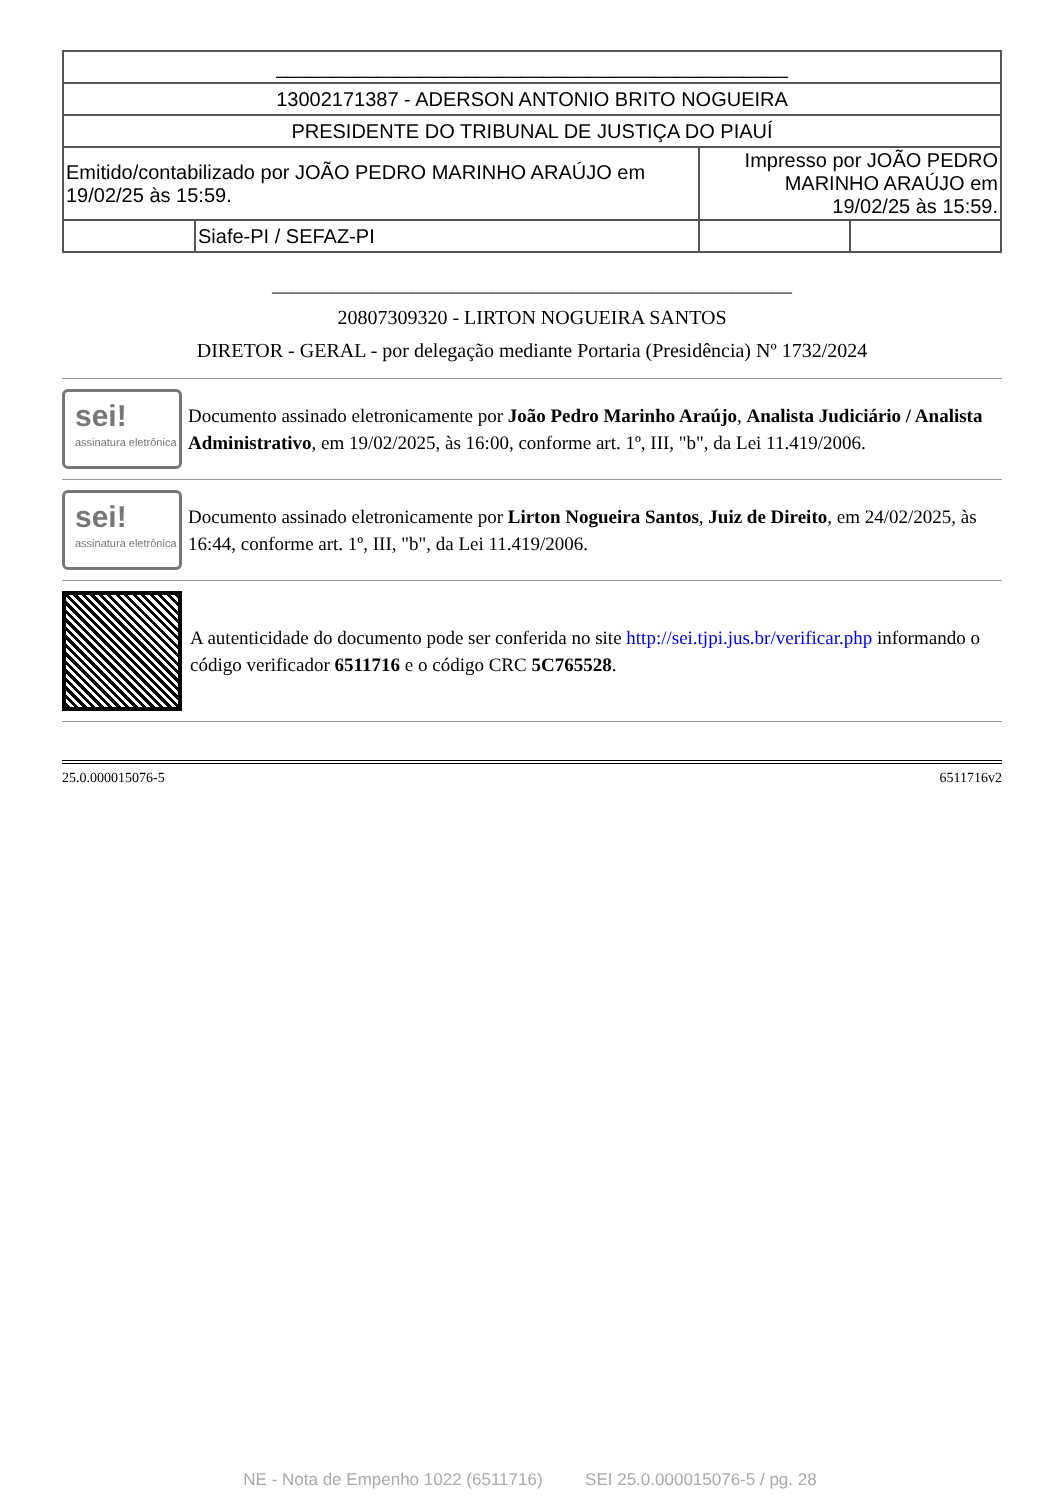| ______________________________________________ | | | |
| 13002171387 - ADERSON ANTONIO BRITO NOGUEIRA | | | |
| PRESIDENTE DO TRIBUNAL DE JUSTIÇA DO PIAUÍ | | | |
| Emitido/contabilizado por JOÃO PEDRO MARINHO ARAÚJO em 19/02/25 às 15:59. | | Impresso por JOÃO PEDRO MARINHO ARAÚJO em 19/02/25 às 15:59. | |
| | Siafe-PI / SEFAZ-PI | | |
____________________________________________________
20807309320 - LIRTON NOGUEIRA SANTOS
DIRETOR - GERAL - por delegação mediante Portaria (Presidência) Nº 1732/2024
sei!
assinatura eletrônica
Documento assinado eletronicamente por João Pedro Marinho Araújo, Analista Judiciário / Analista Administrativo, em 19/02/2025, às 16:00, conforme art. 1º, III, "b", da Lei 11.419/2006.
sei!
assinatura eletrônica
Documento assinado eletronicamente por Lirton Nogueira Santos, Juiz de Direito, em 24/02/2025, às 16:44, conforme art. 1º, III, "b", da Lei 11.419/2006.
A autenticidade do documento pode ser conferida no site http://sei.tjpi.jus.br/verificar.php informando o código verificador 6511716 e o código CRC 5C765528.
25.0.000015076-5 6511716v2
NE - Nota de Empenho 1022 (6511716) SEI 25.0.000015076-5 / pg. 28